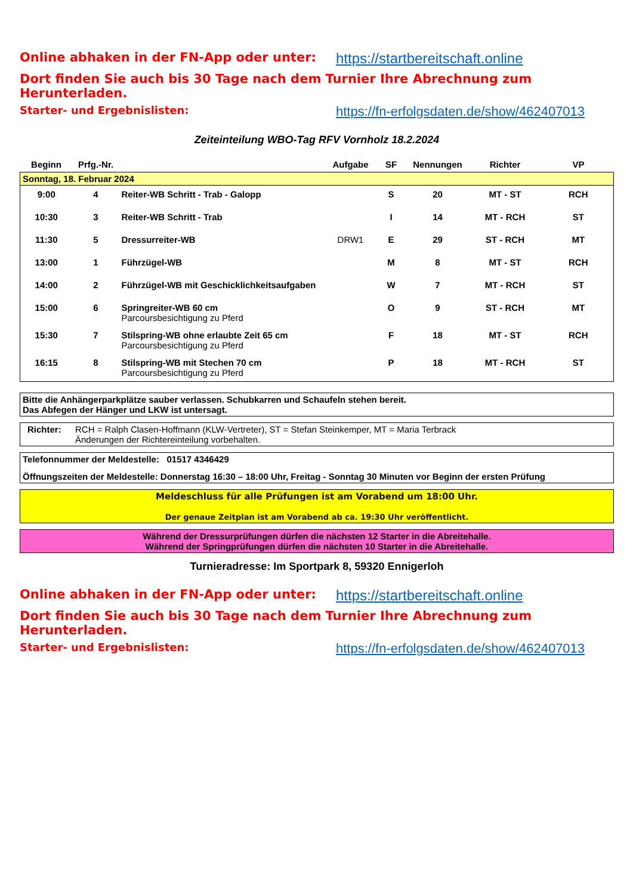Online abhaken in der FN-App oder unter: https://startbereitschaft.online
Dort finden Sie auch bis 30 Tage nach dem Turnier Ihre Abrechnung zum Herunterladen.
Starter- und Ergebnislisten:
https://fn-erfolgsdaten.de/show/462407013
Zeiteinteilung WBO-Tag RFV Vornholz 18.2.2024
| Beginn | Prfg.-Nr. | | Aufgabe | SF | Nennungen | Richter | VP |
| --- | --- | --- | --- | --- | --- | --- | --- |
| Sonntag, 18. Februar 2024 | | | | | | | |
| 9:00 | 4 | Reiter-WB Schritt - Trab - Galopp | | S | 20 | MT - ST | RCH |
| 10:30 | 3 | Reiter-WB Schritt - Trab | | I | 14 | MT - RCH | ST |
| 11:30 | 5 | Dressurreiter-WB | DRW1 | E | 29 | ST - RCH | MT |
| 13:00 | 1 | Führzügel-WB | | M | 8 | MT - ST | RCH |
| 14:00 | 2 | Führzügel-WB mit Geschicklichkeitsaufgaben | | W | 7 | MT - RCH | ST |
| 15:00 | 6 | Springreiter-WB 60 cm Parcoursbesichtigung zu Pferd | | O | 9 | ST - RCH | MT |
| 15:30 | 7 | Stilspring-WB ohne erlaubte Zeit 65 cm Parcoursbesichtigung zu Pferd | | F | 18 | MT - ST | RCH |
| 16:15 | 8 | Stilspring-WB mit Stechen 70 cm Parcoursbesichtigung zu Pferd | | P | 18 | MT - RCH | ST |
Bitte die Anhängerparkplätze sauber verlassen. Schubkarren und Schaufeln stehen bereit.
Das Abfegen der Hänger und LKW ist untersagt.
Richter: RCH = Ralph Clasen-Hoffmann (KLW-Vertreter), ST = Stefan Steinkemper, MT = Maria Terbrack
Änderungen der Richtereinteilung vorbehalten.
Telefonnummer der Meldestelle: 01517 4346429
Öffnungszeiten der Meldestelle: Donnerstag 16:30 – 18:00 Uhr, Freitag - Sonntag 30 Minuten vor Beginn der ersten Prüfung
Meldeschluss für alle Prüfungen ist am Vorabend um 18:00 Uhr.
Der genaue Zeitplan ist am Vorabend ab ca. 19:30 Uhr veröffentlicht.
Während der Dressurprüfungen dürfen die nächsten 12 Starter in die Abreitehalle.
Während der Springprüfungen dürfen die nächsten 10 Starter in die Abreitehalle.
Turnieradresse: Im Sportpark 8, 59320 Ennigerloh
Online abhaken in der FN-App oder unter: https://startbereitschaft.online
Dort finden Sie auch bis 30 Tage nach dem Turnier Ihre Abrechnung zum Herunterladen.
Starter- und Ergebnislisten:
https://fn-erfolgsdaten.de/show/462407013